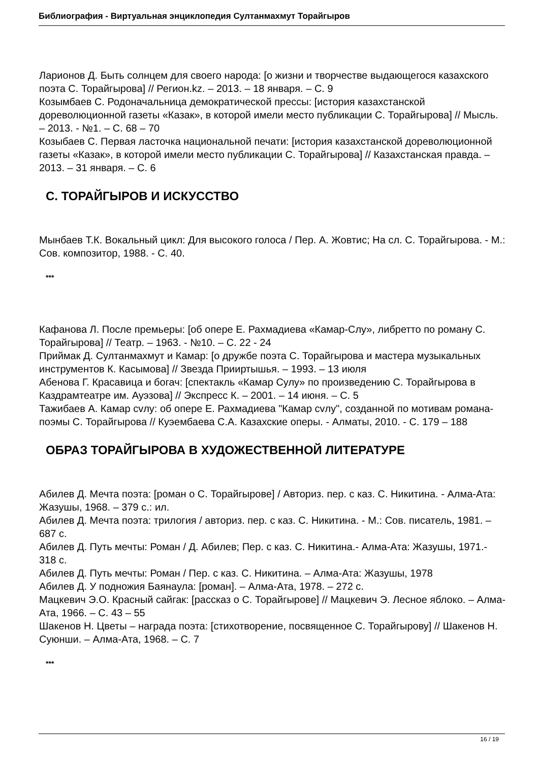Библиография - Виртуальная энциклопедия Султанмахмут Торайгыров
Ларионов Д. Быть солнцем для своего народа: [о жизни и творчестве выдающегося казахского поэта С. Торайгырова] // Регион.kz. – 2013. – 18 января. – С. 9
Козымбаев С. Родоначальница демократической прессы: [история казахстанской дореволюционной газеты «Казак», в которой имели место публикации С. Торайгырова] // Мысль. – 2013. - №1. – С. 68 – 70
Козыбаев С. Первая ласточка национальной печати: [история казахстанской дореволюционной газеты «Казак», в которой имели место публикации С. Торайгырова] // Казахстанская правда. – 2013. – 31 января. – С. 6
С. ТОРАЙГЫРОВ И ИСКУССТВО
Мынбаев Т.К. Вокальный цикл: Для высокого голоса / Пер. А. Жовтис; На сл. С. Торайгырова. - М.: Сов. композитор, 1988. - С. 40.
***
Кафанова Л. После премьеры: [об опере Е. Рахмадиева «Камар-Слу», либретто по роману С. Торайгырова] // Театр. – 1963. - №10. – С. 22 - 24
Приймак Д. Султанмахмут и Камар: [о дружбе поэта С. Торайгырова и мастера музыкальных инструментов К. Касымова] // Звезда Прииртышья. – 1993. – 13 июля
Абенова Г. Красавица и богач: [спектакль «Камар Сулу» по произведению С. Торайгырова в Каздрамтеатре им. Ауэзова] // Экспресс К. – 2001. – 14 июня. – С. 5
Тажибаев А. Камар сvлу: об опере Е. Рахмадиева "Камар сvлу", созданной по мотивам романа-поэмы С. Торайгырова // Куэембаева С.А. Казахские оперы. - Алматы, 2010. - С. 179 – 188
ОБРАЗ ТОРАЙГЫРОВА В ХУДОЖЕСТВЕННОЙ ЛИТЕРАТУРЕ
Абилев Д. Мечта поэта: [роман о С. Торайгырове] / Авториз. пер. с каз. С. Никитина. - Алма-Ата: Жазушы, 1968. – 379 с.: ил.
Абилев Д. Мечта поэта: трилогия / авториз. пер. с каз. С. Никитина. - М.: Сов. писатель, 1981. – 687 с.
Абилев Д. Путь мечты: Роман / Д. Абилев; Пер. с каз. С. Никитина.- Алма-Ата: Жазушы, 1971.- 318 с.
Абилев Д. Путь мечты: Роман / Пер. с каз. С. Никитина. – Алма-Ата: Жазушы, 1978
Абилев Д. У подножия Баянаула: [роман]. – Алма-Ата, 1978. – 272 с.
Мацкевич Э.О. Красный сайгак: [рассказ о С. Торайгырове] // Мацкевич Э. Лесное яблоко. – Алма-Ата, 1966. – С. 43 – 55
Шакенов Н. Цветы – награда поэта: [стихотворение, посвященное С. Торайгырову] // Шакенов Н. Суюнши. – Алма-Ата, 1968. – С. 7
***
16 / 19